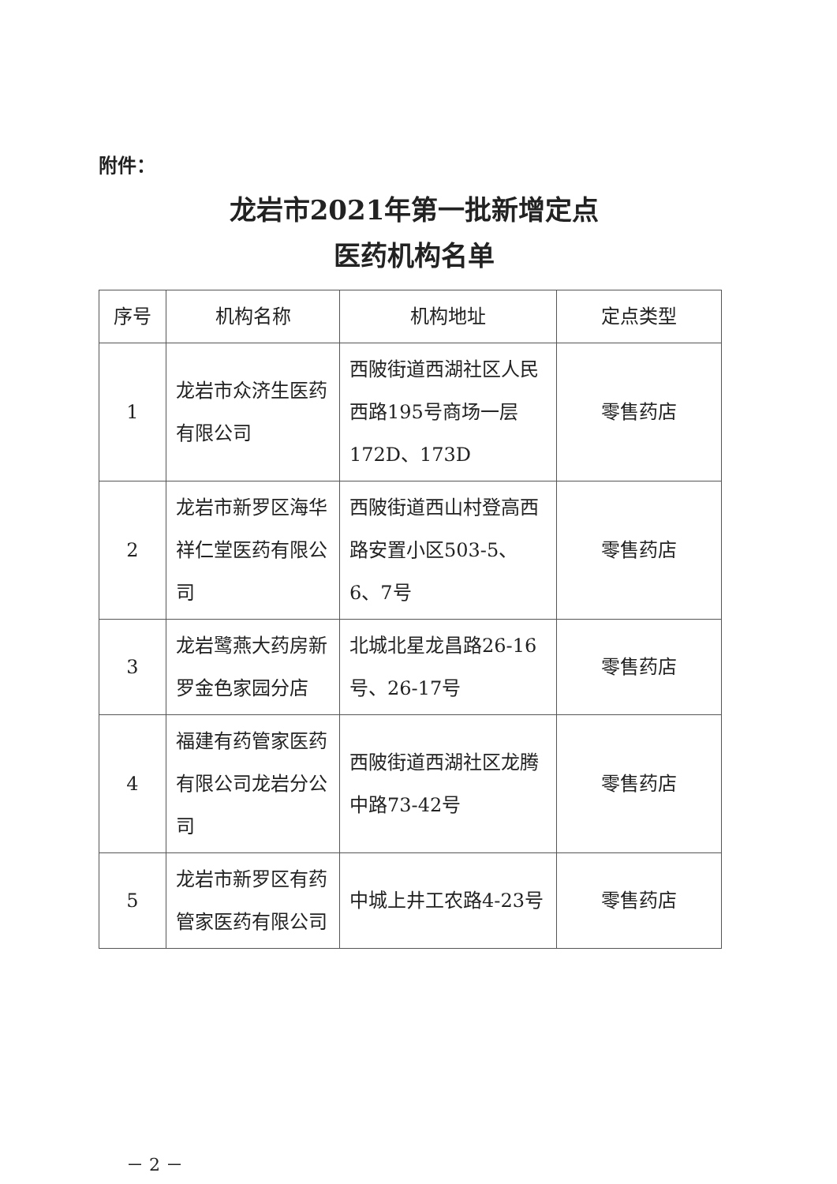附件：
龙岩市2021年第一批新增定点
医药机构名单
| 序号 | 机构名称 | 机构地址 | 定点类型 |
| --- | --- | --- | --- |
| 1 | 龙岩市众济生医药有限公司 | 西陂街道西湖社区人民西路195号商场一层172D、173D | 零售药店 |
| 2 | 龙岩市新罗区海华祥仁堂医药有限公司 | 西陂街道西山村登高西路安置小区503-5、6、7号 | 零售药店 |
| 3 | 龙岩鹭燕大药房新罗金色家园分店 | 北城北星龙昌路26-16号、26-17号 | 零售药店 |
| 4 | 福建有药管家医药有限公司龙岩分公司 | 西陂街道西湖社区龙腾中路73-42号 | 零售药店 |
| 5 | 龙岩市新罗区有药管家医药有限公司 | 中城上井工农路4-23号 | 零售药店 |
－ 2 －